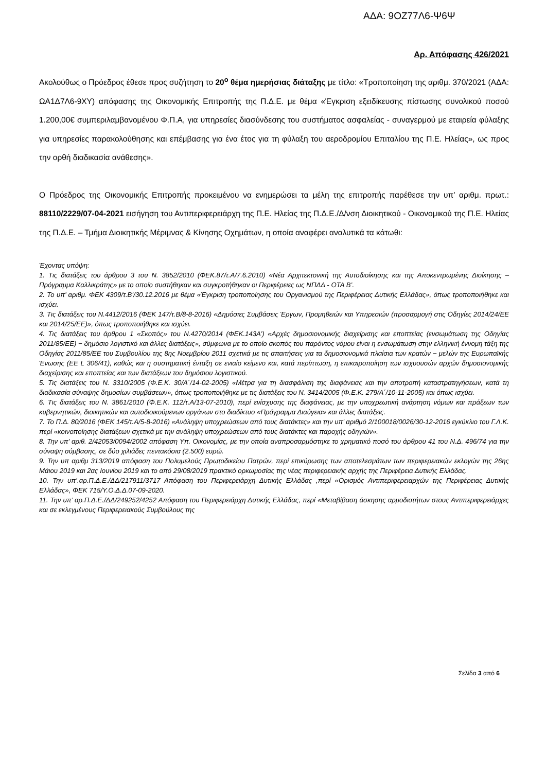ΑΔΑ: 9ΟΖ77Λ6-Ψ6Ψ
Αρ. Απόφασης 426/2021
Ακολούθως ο Πρόεδρος έθεσε προς συζήτηση το 20<sup>ο</sup> θέμα ημερήσιας διάταξης με τίτλο: «Τροποποίηση της αριθμ. 370/2021 (ΑΔΑ: ΩΑ1Δ7Λ6-9ΧΥ) απόφασης της Οικονομικής Επιτροπής της Π.Δ.Ε. με θέμα «Έγκριση εξειδίκευσης πίστωσης συνολικού ποσού 1.200,00€ συμπεριλαμβανομένου Φ.Π.Α, για υπηρεσίες διασύνδεσης του συστήματος ασφαλείας - συναγερμού με εταιρεία φύλαξης για υπηρεσίες παρακολούθησης και επέμβασης για ένα έτος για τη φύλαξη του αεροδρομίου Επιταλίου της Π.Ε. Ηλείας», ως προς την ορθή διαδικασία ανάθεσης».
Ο Πρόεδρος της Οικονομικής Επιτροπής προκειμένου να ενημερώσει τα μέλη της επιτροπής παρέθεσε την υπ’ αριθμ. πρωτ.: 88110/2229/07-04-2021 εισήγηση του Αντιπεριφερειάρχη της Π.Ε. Ηλείας της Π.Δ.Ε./Δ/νση Διοικητικού - Οικονομικού της Π.Ε. Ηλείας της Π.Δ.Ε. – Τμήμα Διοικητικής Μέριμνας & Κίνησης Οχημάτων, η οποία αναφέρει αναλυτικά τα κάτωθι:
Έχοντας υπόψη:
1. Τις διατάξεις του άρθρου 3 του Ν. 3852/2010 (ΦΕΚ.87/τ.Α/7.6.2010) «Νέα Αρχιτεκτονική της Αυτοδιοίκησης και της Αποκεντρωμένης Διοίκησης – Πρόγραμμα Καλλικράτης» με το οποίο συστήθηκαν και συγκροτήθηκαν οι Περιφέρειες ως ΝΠΔΔ - ΟΤΑ Β’.
2. Το υπ’ αριθμ. ΦΕΚ 4309/τ.Β’/30.12.2016 με θέμα «Έγκριση τροποποίησης του Οργανισμού της Περιφέρειας Δυτικής Ελλάδας», όπως τροποποιήθηκε και ισχύει.
3. Τις διατάξεις του Ν.4412/2016 (ΦΕΚ 147/τ.Β/8-8-2016) «Δημόσιες Συμβάσεις Έργων, Προμηθειών και Υπηρεσιών (προσαρμογή στις Οδηγίες 2014/24/ΕΕ και 2014/25/ΕΕ)», όπως τροποποιήθηκε και ισχύει.
4. Τις διατάξεις του άρθρου 1 «Σκοπός» του Ν.4270/2014 (ΦΕΚ.143Α’) «Αρχές δημοσιονομικής διαχείρισης και εποπτείας (ενσωμάτωση της Οδηγίας 2011/85/ΕΕ) − δημόσιο λογιστικό και άλλες διατάξεις», σύμφωνα με το οποίο σκοπός του παρόντος νόμου είναι η ενσωμάτωση στην ελληνική έννομη τάξη της Οδηγίας 2011/85/ΕΕ του Συμβουλίου της 8ης Νοεμβρίου 2011 σχετικά με τις απαιτήσεις για τα δημοσιονομικά πλαίσια των κρατών − μελών της Ευρωπαϊκής Ένωσης (ΕΕ L 306/41), καθώς και η συστηματική ένταξη σε ενιαίο κείμενο και, κατά περίπτωση, η επικαιροποίηση των ισχυουσών αρχών δημοσιονομικής διαχείρισης και εποπτείας και των διατάξεων του δημόσιου λογιστικού.
5. Τις διατάξεις του Ν. 3310/2005 (Φ.Ε.Κ. 30/Α΄/14-02-2005) «Μέτρα για τη διασφάλιση της διαφάνειας και την αποτροπή καταστρατηγήσεων, κατά τη διαδικασία σύναψης δημοσίων συμβάσεων», όπως τροποποιήθηκε με τις διατάξεις του Ν. 3414/2005 (Φ.Ε.Κ. 279/Α΄/10-11-2005) και όπως ισχύει.
6. Τις διατάξεις του Ν. 3861/2010 (Φ.Ε.Κ. 112/τ.Α/13-07-2010), περί ενίσχυσης της διαφάνειας, με την υποχρεωτική ανάρτηση νόμων και πράξεων των κυβερνητικών, διοικητικών και αυτοδιοικούμενων οργάνων στο διαδίκτυο «Πρόγραμμα Διαύγεια» και άλλες διατάξεις.
7. Το Π.Δ. 80/2016 (ΦΕΚ 145/τ.Α/5-8-2016) «Ανάληψη υποχρεώσεων από τους διατάκτες» και την υπ’ αριθμό 2/100018/0026/30-12-2016 εγκύκλιο του Γ.Λ.Κ. περί «κοινοποίησης διατάξεων σχετικά με την ανάληψη υποχρεώσεων από τους διατάκτες και παροχής οδηγιών».
8. Την υπ’ αριθ. 2/42053/0094/2002 απόφαση Υπ. Οικονομίας, με την οποία αναπροσαρμόστηκε το χρηματικό ποσό του άρθρου 41 του Ν.Δ. 496/74 για την σύναψη σύμβασης, σε δύο χιλιάδες πεντακόσια (2.500) ευρώ.
9. Την υπ αριθμ 313/2019 απόφαση του Πολυμελούς Πρωτοδικείου Πατρών, περί επικύρωσης των αποτελεσμάτων των περιφερειακών εκλογών της 26ης Μάιου 2019 και 2ας Ιουνίου 2019 και το από 29/08/2019 πρακτικό ορκωμοσίας της νέας περιφερειακής αρχής της Περιφέρεια Δυτικής Ελλάδας.
10. Την υπ’.αρ.Π.Δ.Ε./ΔΔ/217911/3717 Απόφαση του Περιφερειάρχη Δυτικής Ελλάδας ,περί «Ορισμός Αντιπεριφερειαρχών της Περιφέρειας Δυτικής Ελλάδας», ΦΕΚ 715/Υ.Ο.Δ.Δ.07-09-2020.
11. Την υπ’ αρ.Π.Δ.Ε./ΔΔ/249252/4252 Απόφαση του Περιφερειάρχη Δυτικής Ελλάδας, περί «Μεταβίβαση άσκησης αρμοδιοτήτων στους Αντιπεριφερειάρχες και σε εκλεγμένους Περιφερειακούς Συμβούλους της
Σελίδα 3 από 6